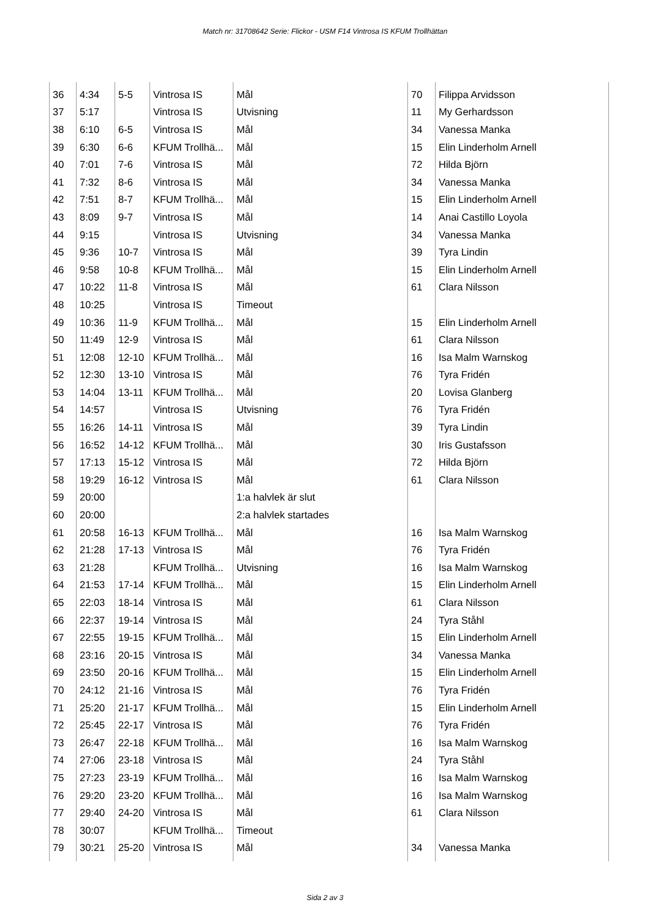Match nr: 31708642 Serie: Flickor - USM F14 Vintrosa IS KFUM Trollhättan
| 36 | 4:34 | 5-5 | Vintrosa IS | Mål | 70 | Filippa Arvidsson |
| 37 | 5:17 | | Vintrosa IS | Utvisning | 11 | My Gerhardsson |
| 38 | 6:10 | 6-5 | Vintrosa IS | Mål | 34 | Vanessa Manka |
| 39 | 6:30 | 6-6 | KFUM Trollhä... | Mål | 15 | Elin Linderholm Arnell |
| 40 | 7:01 | 7-6 | Vintrosa IS | Mål | 72 | Hilda Björn |
| 41 | 7:32 | 8-6 | Vintrosa IS | Mål | 34 | Vanessa Manka |
| 42 | 7:51 | 8-7 | KFUM Trollhä... | Mål | 15 | Elin Linderholm Arnell |
| 43 | 8:09 | 9-7 | Vintrosa IS | Mål | 14 | Anai Castillo Loyola |
| 44 | 9:15 | | Vintrosa IS | Utvisning | 34 | Vanessa Manka |
| 45 | 9:36 | 10-7 | Vintrosa IS | Mål | 39 | Tyra Lindin |
| 46 | 9:58 | 10-8 | KFUM Trollhä... | Mål | 15 | Elin Linderholm Arnell |
| 47 | 10:22 | 11-8 | Vintrosa IS | Mål | 61 | Clara Nilsson |
| 48 | 10:25 | | Vintrosa IS | Timeout | | |
| 49 | 10:36 | 11-9 | KFUM Trollhä... | Mål | 15 | Elin Linderholm Arnell |
| 50 | 11:49 | 12-9 | Vintrosa IS | Mål | 61 | Clara Nilsson |
| 51 | 12:08 | 12-10 | KFUM Trollhä... | Mål | 16 | Isa Malm Warnskog |
| 52 | 12:30 | 13-10 | Vintrosa IS | Mål | 76 | Tyra Fridén |
| 53 | 14:04 | 13-11 | KFUM Trollhä... | Mål | 20 | Lovisa Glanberg |
| 54 | 14:57 | | Vintrosa IS | Utvisning | 76 | Tyra Fridén |
| 55 | 16:26 | 14-11 | Vintrosa IS | Mål | 39 | Tyra Lindin |
| 56 | 16:52 | 14-12 | KFUM Trollhä... | Mål | 30 | Iris Gustafsson |
| 57 | 17:13 | 15-12 | Vintrosa IS | Mål | 72 | Hilda Björn |
| 58 | 19:29 | 16-12 | Vintrosa IS | Mål | 61 | Clara Nilsson |
| 59 | 20:00 | | | 1:a halvlek är slut | | |
| 60 | 20:00 | | | 2:a halvlek startades | | |
| 61 | 20:58 | 16-13 | KFUM Trollhä... | Mål | 16 | Isa Malm Warnskog |
| 62 | 21:28 | 17-13 | Vintrosa IS | Mål | 76 | Tyra Fridén |
| 63 | 21:28 | | KFUM Trollhä... | Utvisning | 16 | Isa Malm Warnskog |
| 64 | 21:53 | 17-14 | KFUM Trollhä... | Mål | 15 | Elin Linderholm Arnell |
| 65 | 22:03 | 18-14 | Vintrosa IS | Mål | 61 | Clara Nilsson |
| 66 | 22:37 | 19-14 | Vintrosa IS | Mål | 24 | Tyra Ståhl |
| 67 | 22:55 | 19-15 | KFUM Trollhä... | Mål | 15 | Elin Linderholm Arnell |
| 68 | 23:16 | 20-15 | Vintrosa IS | Mål | 34 | Vanessa Manka |
| 69 | 23:50 | 20-16 | KFUM Trollhä... | Mål | 15 | Elin Linderholm Arnell |
| 70 | 24:12 | 21-16 | Vintrosa IS | Mål | 76 | Tyra Fridén |
| 71 | 25:20 | 21-17 | KFUM Trollhä... | Mål | 15 | Elin Linderholm Arnell |
| 72 | 25:45 | 22-17 | Vintrosa IS | Mål | 76 | Tyra Fridén |
| 73 | 26:47 | 22-18 | KFUM Trollhä... | Mål | 16 | Isa Malm Warnskog |
| 74 | 27:06 | 23-18 | Vintrosa IS | Mål | 24 | Tyra Ståhl |
| 75 | 27:23 | 23-19 | KFUM Trollhä... | Mål | 16 | Isa Malm Warnskog |
| 76 | 29:20 | 23-20 | KFUM Trollhä... | Mål | 16 | Isa Malm Warnskog |
| 77 | 29:40 | 24-20 | Vintrosa IS | Mål | 61 | Clara Nilsson |
| 78 | 30:07 | | KFUM Trollhä... | Timeout | | |
| 79 | 30:21 | 25-20 | Vintrosa IS | Mål | 34 | Vanessa Manka |
Sida 2 av 3